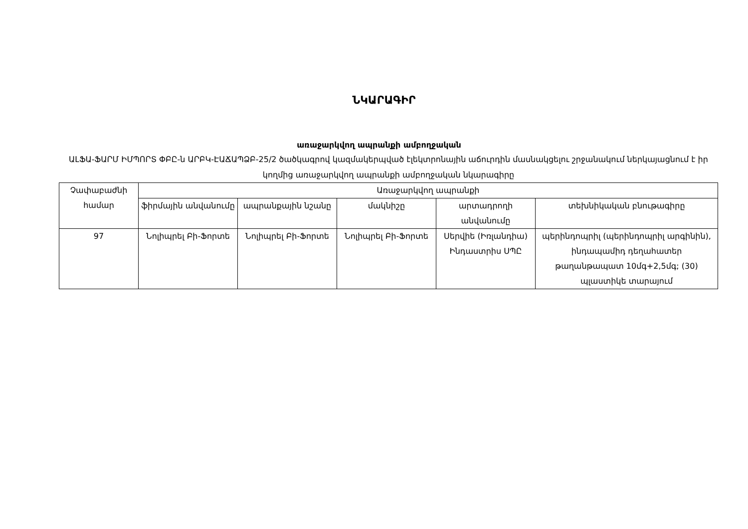ՆԿԱՐԱԳԻՐ
առաջարկվող ապրանքի ամբողջական
ԱԼՖԱ-ՖԱՐՄ ԻՄՊՈՐՏ ՓԲԸ-ն ԱՐԲԿ-ԷԱՃԱՊՁԲ-25/2 ծածկագրով կազմակերպված էլեկտրոնային աճուրդին մասնակցելու շրջանակում ներկայացնում է իր կողմից առաջարկվող ապրանքի ամբողջական նկարագիրը
| Չափաբաժնի համար | Առաջարկվող ապրանքի | | | | |
| --- | --- | --- | --- | --- | --- |
| | ֆիրմային անվանումը | ապրանքային նշանը | մակնիշը | արտադրողի անվանումը | տեխնիկական բնութագիրը |
| 97 | Նոլիպրել Բի-Ֆորտե | Նոլիպրել Բի-Ֆորտե | Նոլիպրել Բի-Ֆորտե | Սերվիե (Իռլանդիա) Ինդաստրիս ՍՊԸ | պերինդոպրիլ (պերինդոպրիլ արգինին), ինդապամիդ դեղահատեր թաղանթապատ 10մգ+2,5մգ; (30) պլաստիկե տարայում |